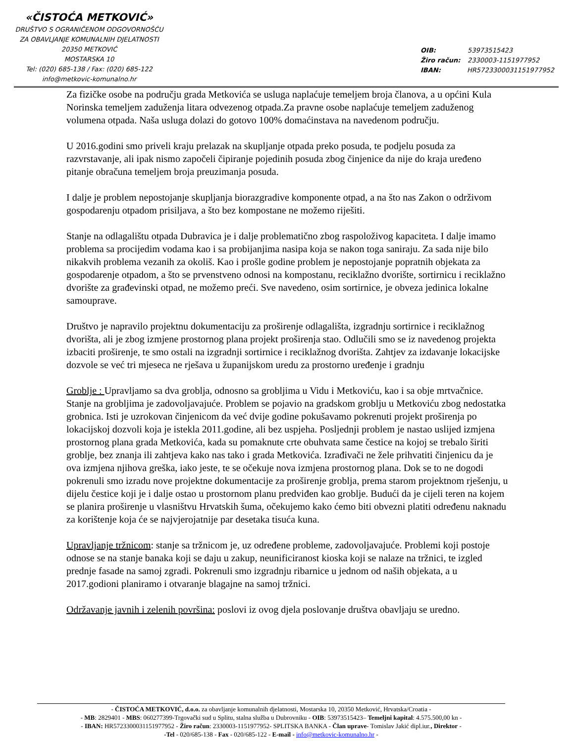«ČISTOĆA METKOVIĆ»
DRUŠTVO S OGRANIČENOM ODGOVORNOŠĆU
ZA OBAVLJANJE KOMUNALNIH DJELATNOSTI
20350 METKOVIĆ
MOSTARSKA 10
Tel: (020) 685-138 / Fax: (020) 685-122
info@metkovic-komunalno.hr
OIB: 53973515423
Žiro račun: 2330003-1151977952
IBAN: HR5723300031151977952
Za fizičke osobe na području grada Metkovića se usluga naplaćuje temeljem broja članova, a u općini Kula Norinska temeljem zaduženja litara odvezenog otpada.Za pravne osobe naplaćuje temeljem zaduženog volumena otpada. Naša usluga dolazi do gotovo 100% domaćinstava na navedenom području.
U 2016.godini smo priveli kraju prelazak na skupljanje otpada preko posuda, te podjelu posuda za razvrstavanje, ali ipak nismo započeli čipiranje pojedinih posuda zbog činjenice da nije do kraja uređeno pitanje obračuna temeljem broja preuzimanja posuda.
I dalje je problem nepostojanje skupljanja biorazgradive komponente otpad, a na što nas Zakon o održivom gospodarenju otpadom prisiljava, a što bez kompostane ne možemo riješiti.
Stanje na odlagalištu otpada Dubravica je i dalje problematično zbog raspoloživog kapaciteta. I dalje imamo problema sa procijedim vodama kao i sa probijanjima nasipa koja se nakon toga saniraju. Za sada nije bilo nikakvih problema vezanih za okoliš. Kao i prošle godine problem je nepostojanje popratnih objekata za gospodarenje otpadom, a što se prvenstveno odnosi na kompostanu, reciklažno dvorište, sortirnicu i reciklažno dvorište za građevinski otpad, ne možemo preći. Sve navedeno, osim sortirnice, je obveza jedinica lokalne samouprave.
Društvo je napravilo projektnu dokumentaciju za proširenje odlagališta, izgradnju sortirnice i reciklažnog dvorišta, ali je zbog izmjene prostornog plana projekt proširenja stao. Odlučili smo se iz navedenog projekta izbaciti proširenje, te smo ostali na izgradnji sortirnice i reciklažnog dvorišta. Zahtjev za izdavanje lokacijske dozvole se već tri mjeseca ne rješava u županijskom uredu za prostorno uređenje i gradnju
Groblje : Upravljamo sa dva groblja, odnosno sa grobljima u Vidu i Metkoviću, kao i sa obje mrtvačnice. Stanje na grobljima je zadovoljavajuće. Problem se pojavio na gradskom groblju u Metkoviću zbog nedostatka grobnica. Isti je uzrokovan činjenicom da već dvije godine pokušavamo pokrenuti projekt proširenja po lokacijskoj dozvoli koja je istekla 2011.godine, ali bez uspjeha. Posljednji problem je nastao uslijed izmjena prostornog plana grada Metkovića, kada su pomaknute crte obuhvata same čestice na kojoj se trebalo širiti groblje, bez znanja ili zahtjeva kako nas tako i grada Metkovića. Izrađivači ne žele prihvatiti činjenicu da je ova izmjena njihova greška, iako jeste, te se očekuje nova izmjena prostornog plana. Dok se to ne dogodi pokrenuli smo izradu nove projektne dokumentacije za proširenje groblja, prema starom projektnom rješenju, u dijelu čestice koji je i dalje ostao u prostornom planu predviđen kao groblje. Budući da je cijeli teren na kojem se planira proširenje u vlasništvu Hrvatskih šuma, očekujemo kako ćemo biti obvezni platiti određenu naknadu za korištenje koja će se najvjerojatnije par desetaka tisuća kuna.
Upravljanje tržnicom: stanje sa tržnicom je, uz određene probleme, zadovoljavajuće. Problemi koji postoje odnose se na stanje banaka koji se daju u zakup, neunificiranost kioska koji se nalaze na tržnici, te izgled prednje fasade na samoj zgradi. Pokrenuli smo izgradnju ribarnice u jednom od naših objekata, a u 2017.godioni planiramo i otvaranje blagajne na samoj tržnici.
Održavanje javnih i zelenih površina: poslovi iz ovog djela poslovanje društva obavljaju se uredno.
- ČISTOĆA METKOVIĆ, d.o.o. za obavljanje komunalnih djelatnosti, Mostarska 10, 20350 Metković, Hrvatska/Croatia -
- MB: 2829401 - MBS: 060277399-Trgovački sud u Splitu, stalna služba u Dubrovniku - OIB: 53973515423– Temeljni kapital: 4.575.500,00 kn -
- IBAN: HR5723300031151977952 - Žiro račun: 2330003-1151977952- SPLITSKA BANKA - Član uprave- Tomislav Jakić dipl.iur., Direktor -
-Tel - 020/685-138 - Fax - 020/685-122 - E-mail - info@metkovic-komunalno.hr -